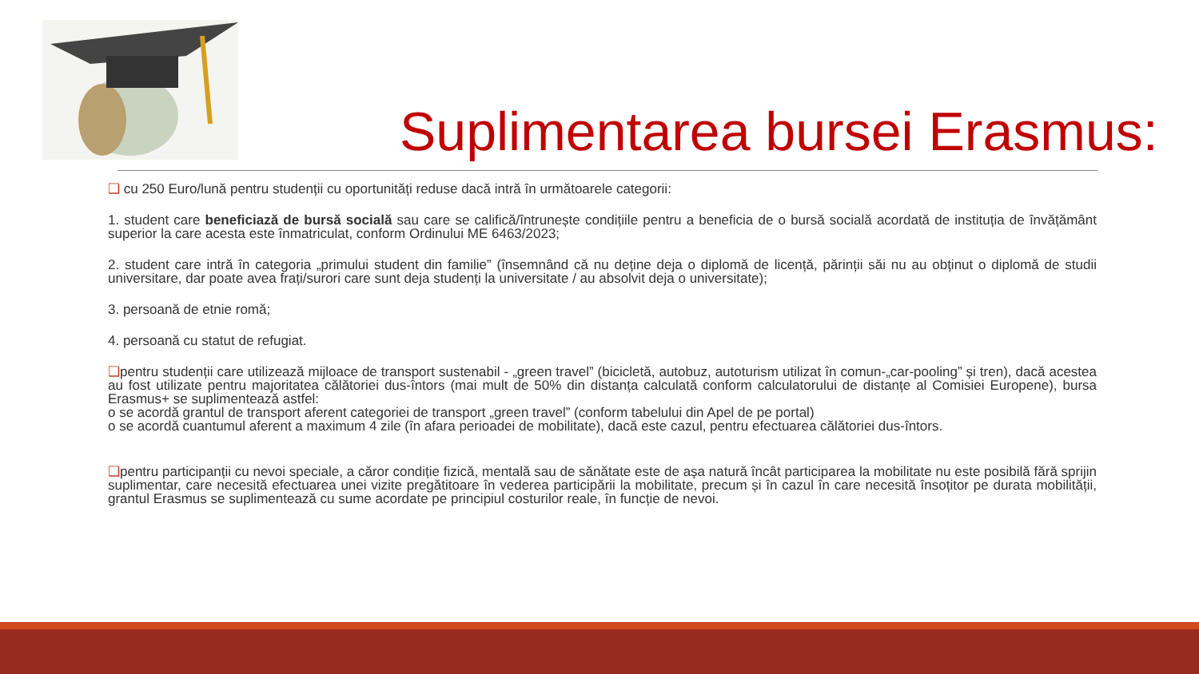Suplimentarea bursei Erasmus:
❑ cu 250 Euro/lună pentru studenții cu oportunități reduse dacă intră în următoarele categorii:
1. student care beneficiază de bursă socială sau care se califică/întrunește condițiile pentru a beneficia de o bursă socială acordată de instituția de învățământ superior la care acesta este înmatriculat, conform Ordinului ME 6463/2023;
2. student care intră în categoria „primului student din familie” (însemnând că nu deține deja o diplomă de licență, părinții săi nu au obținut o diplomă de studii universitare, dar poate avea frați/surori care sunt deja studenți la universitate / au absolvit deja o universitate);
3. persoană de etnie romă;
4. persoană cu statut de refugiat.
❑pentru studenții care utilizează mijloace de transport sustenabil - „green travel” (bicicletă, autobuz, autoturism utilizat în comun-„car-pooling” și tren), dacă acestea au fost utilizate pentru majoritatea călătoriei dus-întors (mai mult de 50% din distanța calculată conform calculatorului de distanțe al Comisiei Europene), bursa Erasmus+ se suplimentează astfel:
o se acordă grantul de transport aferent categoriei de transport „green travel” (conform tabelului din Apel de pe portal)
o se acordă cuantumul aferent a maximum 4 zile (în afara perioadei de mobilitate), dacă este cazul, pentru efectuarea călătoriei dus-întors.
❑pentru participanții cu nevoi speciale, a căror condiție fizică, mentală sau de sănătate este de așa natură încât participarea la mobilitate nu este posibilă fără sprijin suplimentar, care necesită efectuarea unei vizite pregătitoare în vederea participării la mobilitate, precum și în cazul în care necesită însoțitor pe durata mobilității, grantul Erasmus se suplimentează cu sume acordate pe principiul costurilor reale, în funcție de nevoi.